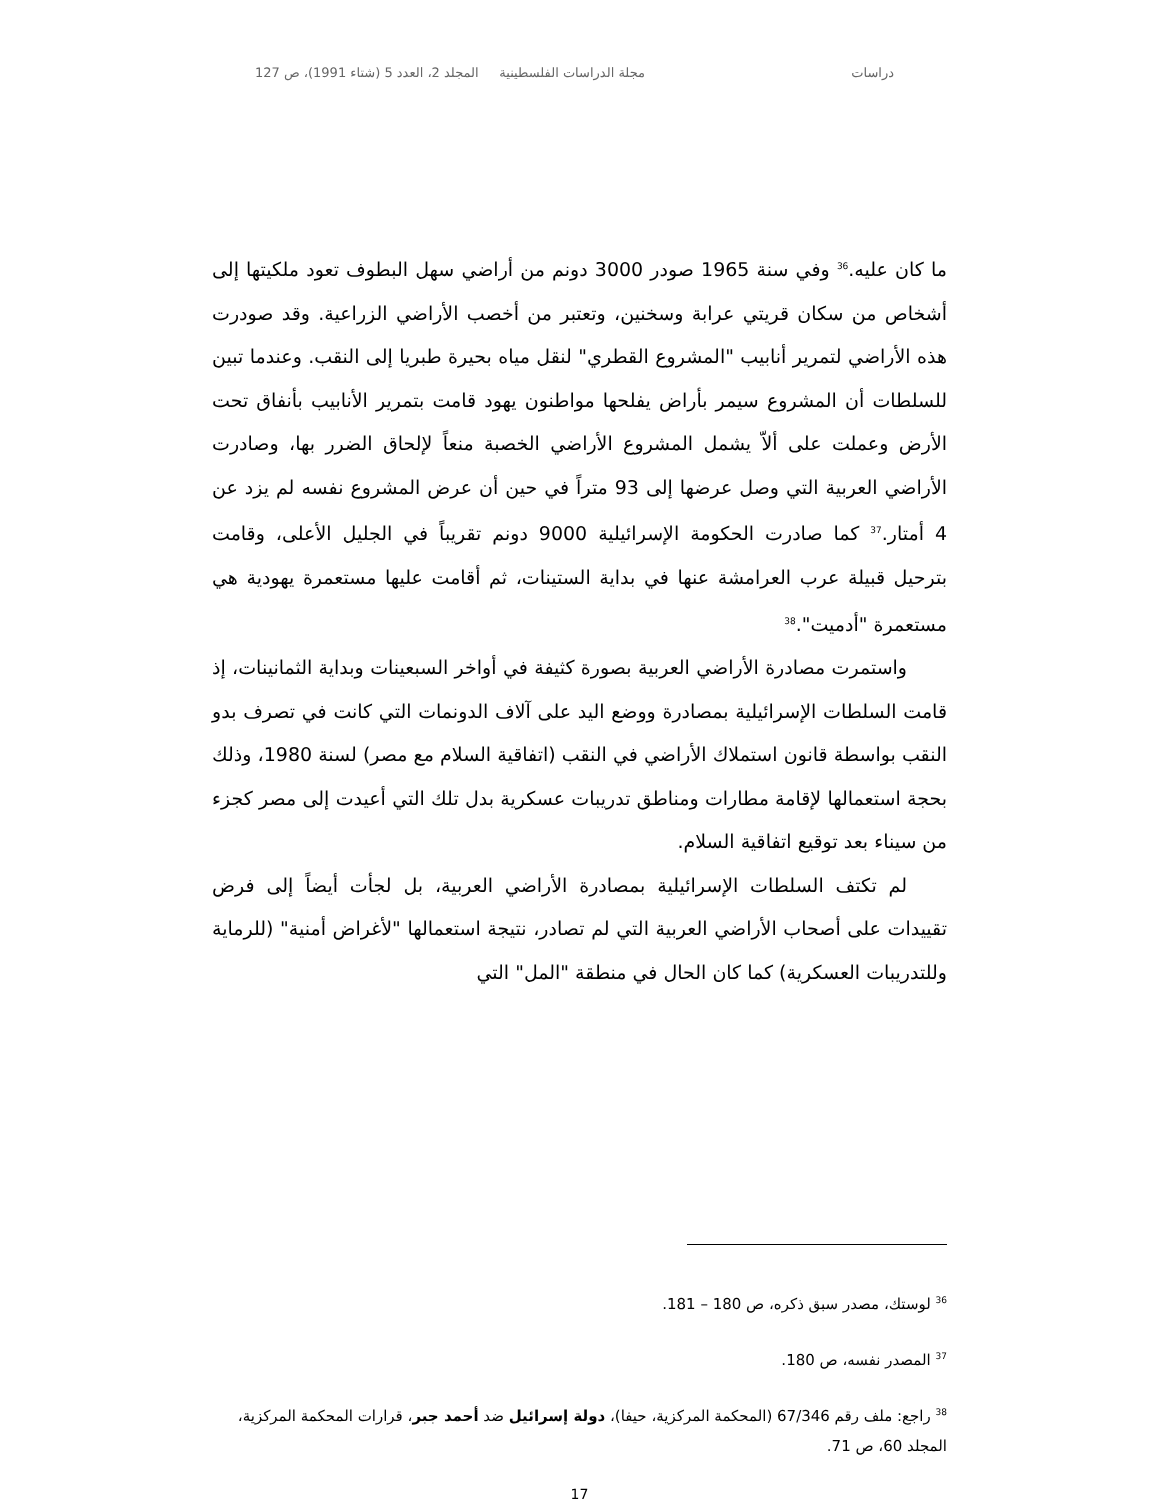دراسات مجلة الدراسات الفلسطينية المجلد 2، العدد 5 (شتاء 1991)، ص 127
ما كان عليه.<sup>36</sup> وفي سنة 1965 صودر 3000 دونم من أراضي سهل البطوف تعود ملكيتها إلى أشخاص من سكان قريتي عرابة وسخنين، وتعتبر من أخصب الأراضي الزراعية. وقد صودرت هذه الأراضي لتمرير أنابيب "المشروع القطري" لنقل مياه بحيرة طبريا إلى النقب. وعندما تبين للسلطات أن المشروع سيمر بأراض يفلحها مواطنون يهود قامت بتمرير الأنابيب بأنفاق تحت الأرض وعملت على ألاّ يشمل المشروع الأراضي الخصبة منعاً لإلحاق الضرر بها، وصادرت الأراضي العربية التي وصل عرضها إلى 93 متراً في حين أن عرض المشروع نفسه لم يزد عن 4 أمتار.<sup>37</sup> كما صادرت الحكومة الإسرائيلية 9000 دونم تقريباً في الجليل الأعلى، وقامت بترحيل قبيلة عرب العرامشة عنها في بداية الستينات، ثم أقامت عليها مستعمرة يهودية هي مستعمرة "أدميت".<sup>38</sup>
واستمرت مصادرة الأراضي العربية بصورة كثيفة في أواخر السبعينات وبداية الثمانينات، إذ قامت السلطات الإسرائيلية بمصادرة ووضع اليد على آلاف الدونمات التي كانت في تصرف بدو النقب بواسطة قانون استملاك الأراضي في النقب (اتفاقية السلام مع مصر) لسنة 1980، وذلك بحجة استعمالها لإقامة مطارات ومناطق تدريبات عسكرية بدل تلك التي أعيدت إلى مصر كجزء من سيناء بعد توقيع اتفاقية السلام.
لم تكتف السلطات الإسرائيلية بمصادرة الأراضي العربية، بل لجأت أيضاً إلى فرض تقييدات على أصحاب الأراضي العربية التي لم تصادر، نتيجة استعمالها "لأغراض أمنية" (للرماية وللتدريبات العسكرية) كما كان الحال في منطقة "المل" التي
<sup>36</sup> لوستك، مصدر سبق ذكره، ص 180 – 181.
<sup>37</sup> المصدر نفسه، ص 180.
<sup>38</sup> راجع: ملف رقم 67/346 (المحكمة المركزية، حيفا)، دولة إسرائيل ضد أحمد جبر، قرارات المحكمة المركزية، المجلد 60، ص 71.
17